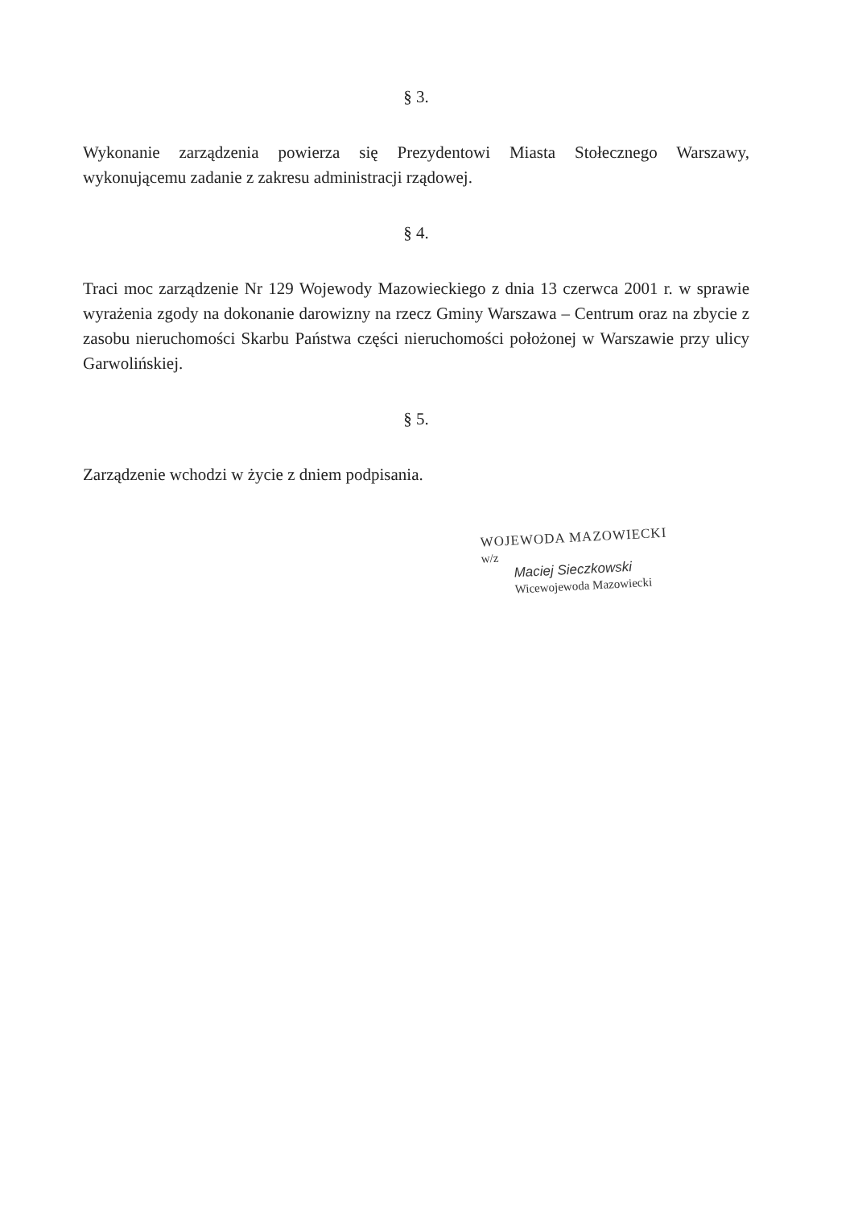§ 3.
Wykonanie zarządzenia powierza się Prezydentowi Miasta Stołecznego Warszawy, wykonującemu zadanie z zakresu administracji rządowej.
§ 4.
Traci moc zarządzenie Nr 129 Wojewody Mazowieckiego z dnia 13 czerwca 2001 r. w sprawie wyrażenia zgody na dokonanie darowizny na rzecz Gminy Warszawa – Centrum oraz na zbycie z zasobu nieruchomości Skarbu Państwa części nieruchomości położonej w Warszawie przy ulicy Garwolińskiej.
§ 5.
Zarządzenie wchodzi w życie z dniem podpisania.
WOJEWODA MAZOWIECKI
w/z
Maciej Sieczkowski
Wicewojewoda Mazowiecki